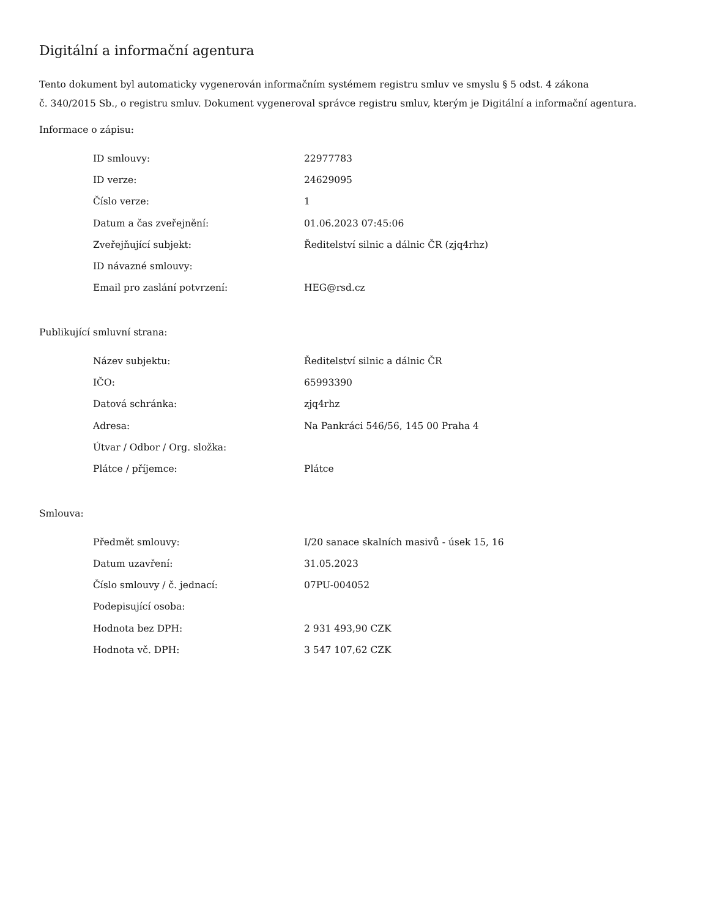Digitální a informační agentura
Tento dokument byl automaticky vygenerován informačním systémem registru smluv ve smyslu § 5 odst. 4 zákona
č. 340/2015 Sb., o registru smluv. Dokument vygeneroval správce registru smluv, kterým je Digitální a informační agentura.
Informace o zápisu:
| ID smlouvy: | 22977783 |
| ID verze: | 24629095 |
| Číslo verze: | 1 |
| Datum a čas zveřejnění: | 01.06.2023 07:45:06 |
| Zveřejňující subjekt: | Ředitelství silnic a dálnic ČR (zjq4rhz) |
| ID návazné smlouvy: | |
| Email pro zaslání potvrzení: | HEG@rsd.cz |
Publikující smluvní strana:
| Název subjektu: | Ředitelství silnic a dálnic ČR |
| IČO: | 65993390 |
| Datová schránka: | zjq4rhz |
| Adresa: | Na Pankráci 546/56, 145 00 Praha 4 |
| Útvar / Odbor / Org. složka: | |
| Plátce / příjemce: | Plátce |
Smlouva:
| Předmět smlouvy: | I/20 sanace skalních masivů - úsek 15, 16 |
| Datum uzavření: | 31.05.2023 |
| Číslo smlouvy / č. jednací: | 07PU-004052 |
| Podepisující osoba: | |
| Hodnota bez DPH: | 2 931 493,90 CZK |
| Hodnota vč. DPH: | 3 547 107,62 CZK |